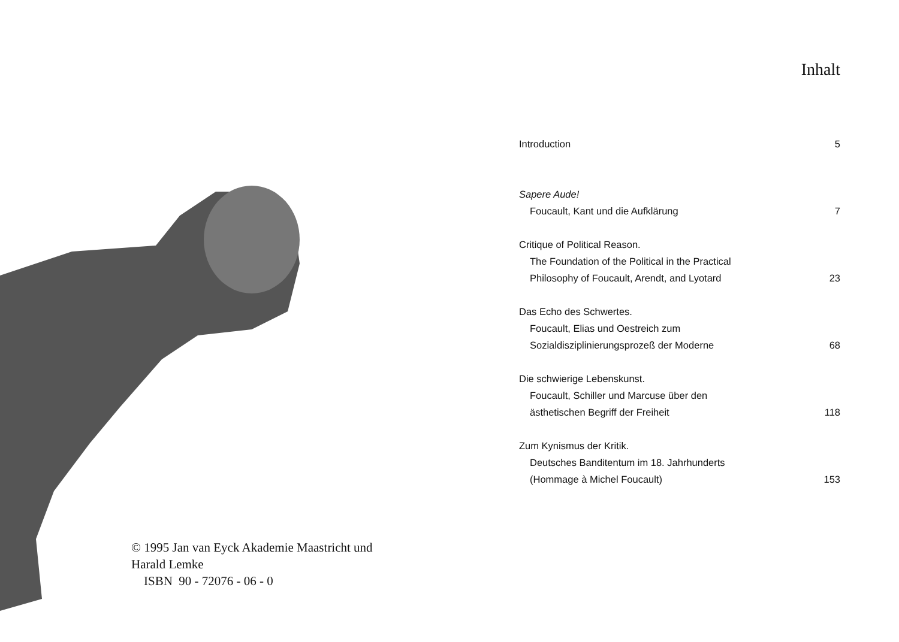© 1995 Jan van Eyck Akademie Maastricht und
Harald Lemke
ISBN 90 - 72076 - 06 - 0
Inhalt
| Introduction | 5 |
| Sapere Aude! | |
| Foucault, Kant und die Aufklärung | 7 |
| Critique of Political Reason. | |
| The Foundation of the Political in the Practical | |
| Philosophy of Foucault, Arendt, and Lyotard | 23 |
| Das Echo des Schwertes. | |
| Foucault, Elias und Oestreich zum | |
| Sozialdisziplinierungsprozeß der Moderne | 68 |
| Die schwierige Lebenskunst. | |
| Foucault, Schiller und Marcuse über den | |
| ästhetischen Begriff der Freiheit | 118 |
| Zum Kynismus der Kritik. | |
| Deutsches Banditentum im 18. Jahrhunderts | |
| (Hommage à Michel Foucault) | 153 |